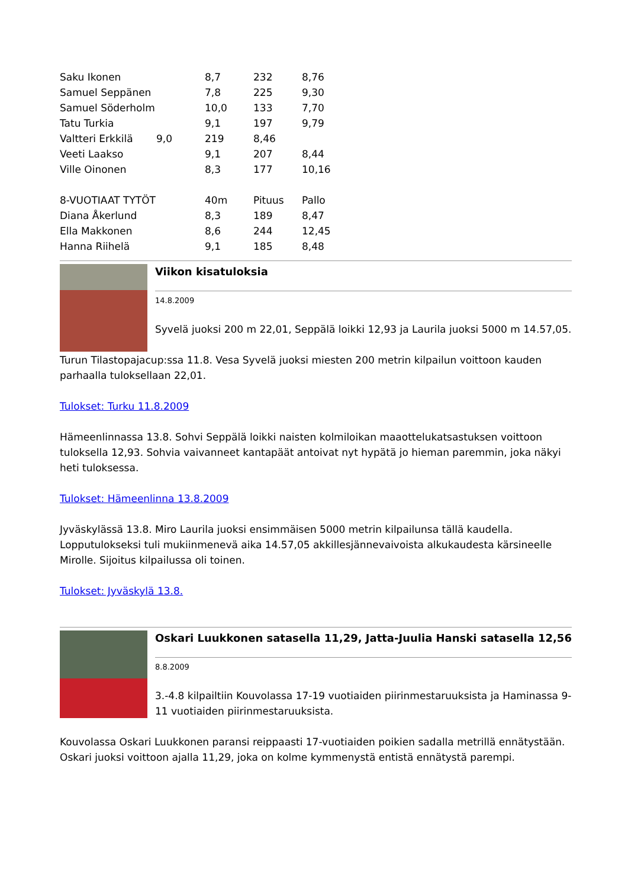| Saku Ikonen | | 8,7 | 232 | 8,76 |
| Samuel Seppänen | | 7,8 | 225 | 9,30 |
| Samuel Söderholm | | 10,0 | 133 | 7,70 |
| Tatu Turkia | | 9,1 | 197 | 9,79 |
| Valtteri Erkkilä | 9,0 | 219 | 8,46 | |
| Veeti Laakso | | 9,1 | 207 | 8,44 |
| Ville Oinonen | | 8,3 | 177 | 10,16 |
| 8-VUOTIAAT TYTÖT | | 40m | Pituus | Pallo |
| Diana Åkerlund | | 8,3 | 189 | 8,47 |
| Ella Makkonen | | 8,6 | 244 | 12,45 |
| Hanna Riihelä | | 9,1 | 185 | 8,48 |
Viikon kisatuloksia
14.8.2009
Syvelä juoksi 200 m 22,01, Seppälä loikki 12,93 ja Laurila juoksi 5000 m 14.57,05.
Turun Tilastopajacup:ssa 11.8. Vesa Syvelä juoksi miesten 200 metrin kilpailun voittoon kauden parhaalla tuloksellaan 22,01.
Tulokset: Turku 11.8.2009
Hämeenlinnassa 13.8. Sohvi Seppälä loikki naisten kolmiloikan maaottelukatsastuksen voittoon tuloksella 12,93. Sohvia vaivanneet kantapäät antoivat nyt hypätä jo hieman paremmin, joka näkyi heti tuloksessa.
Tulokset: Hämeenlinna 13.8.2009
Jyväskylässä 13.8. Miro Laurila juoksi ensimmäisen 5000 metrin kilpailunsa tällä kaudella. Lopputulokseksi tuli mukiinmenevä aika 14.57,05 akkillesjännevaivoista alkukaudesta kärsineelle Mirolle. Sijoitus kilpailussa oli toinen.
Tulokset: Jyväskylä 13.8.
Oskari Luukkonen satasella 11,29, Jatta-Juulia Hanski satasella 12,56
8.8.2009
3.-4.8 kilpailtiin Kouvolassa 17-19 vuotiaiden piirinmestaruuksista ja Haminassa 9-11 vuotiaiden piirinmestaruuksista.
Kouvolassa Oskari Luukkonen paransi reippaasti 17-vuotiaiden poikien sadalla metrillä ennätystään. Oskari juoksi voittoon ajalla 11,29, joka on kolme kymmenystä entistä ennätystä parempi.